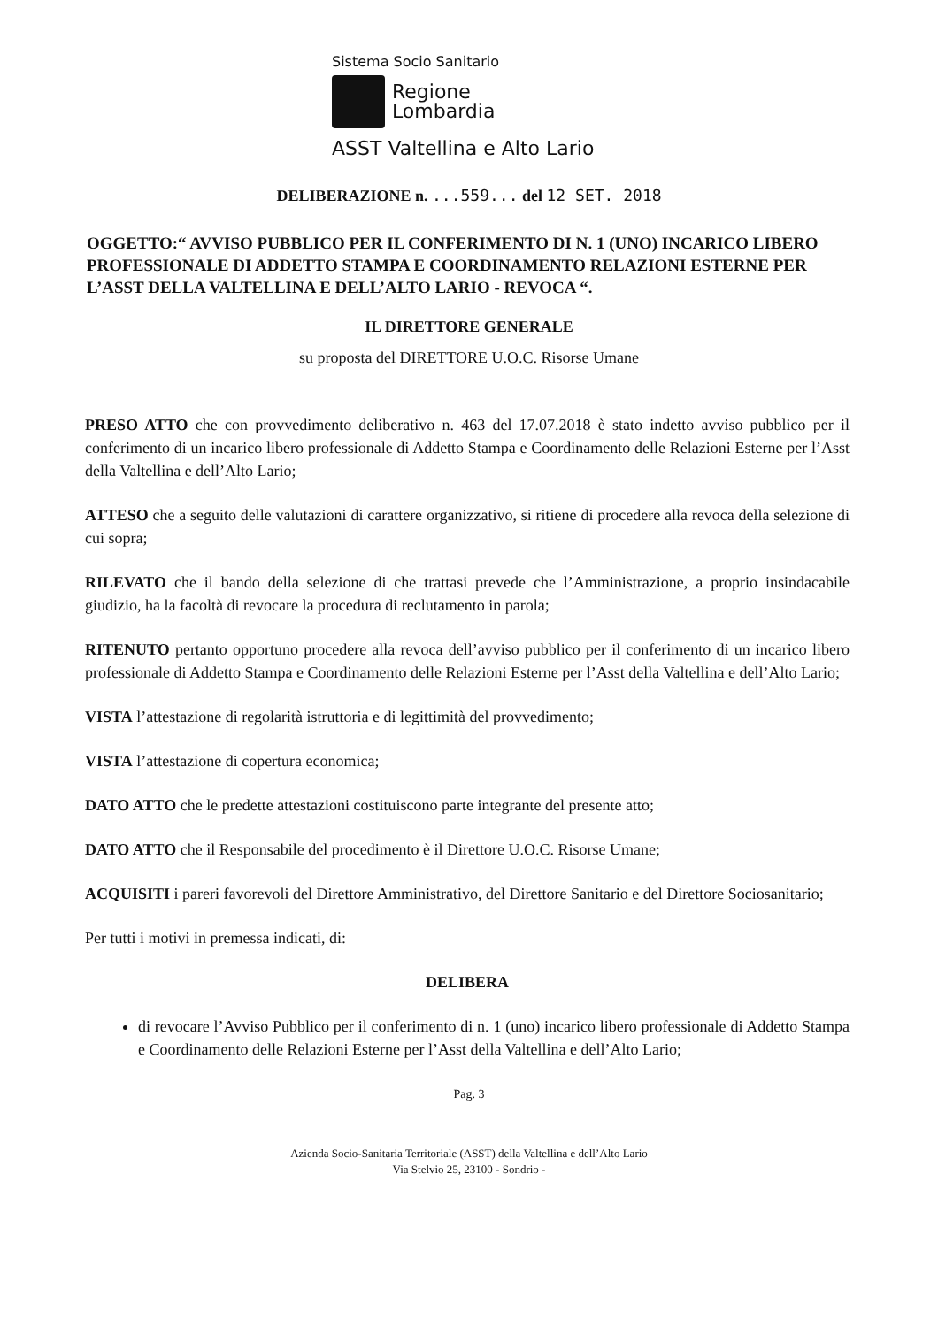Sistema Socio Sanitario
Regione
Lombardia
ASST Valtellina e Alto Lario
DELIBERAZIONE n. ...559... del 12 SET. 2018
OGGETTO:“ AVVISO PUBBLICO PER IL CONFERIMENTO DI N. 1 (UNO) INCARICO LIBERO PROFESSIONALE DI ADDETTO STAMPA E COORDINAMENTO RELAZIONI ESTERNE PER L’ASST DELLA VALTELLINA E DELL’ALTO LARIO - REVOCA “.
IL DIRETTORE GENERALE
su proposta del DIRETTORE U.O.C. Risorse Umane
PRESO ATTO che con provvedimento deliberativo n. 463 del 17.07.2018 è stato indetto avviso pubblico per il conferimento di un incarico libero professionale di Addetto Stampa e Coordinamento delle Relazioni Esterne per l’Asst della Valtellina e dell’Alto Lario;
ATTESO che a seguito delle valutazioni di carattere organizzativo, si ritiene di procedere alla revoca della selezione di cui sopra;
RILEVATO che il bando della selezione di che trattasi prevede che l’Amministrazione, a proprio insindacabile giudizio, ha la facoltà di revocare la procedura di reclutamento in parola;
RITENUTO pertanto opportuno procedere alla revoca dell’avviso pubblico per il conferimento di un incarico libero professionale di Addetto Stampa e Coordinamento delle Relazioni Esterne per l’Asst della Valtellina e dell’Alto Lario;
VISTA l’attestazione di regolarità istruttoria e di legittimità del provvedimento;
VISTA l’attestazione di copertura economica;
DATO ATTO che le predette attestazioni costituiscono parte integrante del presente atto;
DATO ATTO che il Responsabile del procedimento è il Direttore U.O.C. Risorse Umane;
ACQUISITI i pareri favorevoli del Direttore Amministrativo, del Direttore Sanitario e del Direttore Sociosanitario;
Per tutti i motivi in premessa indicati, di:
DELIBERA
di revocare l’Avviso Pubblico per il conferimento di n. 1 (uno) incarico libero professionale di Addetto Stampa e Coordinamento delle Relazioni Esterne per l’Asst della Valtellina e dell’Alto Lario;
Pag. 3
Azienda Socio-Sanitaria Territoriale (ASST) della Valtellina e dell’Alto Lario
Via Stelvio 25, 23100 - Sondrio -